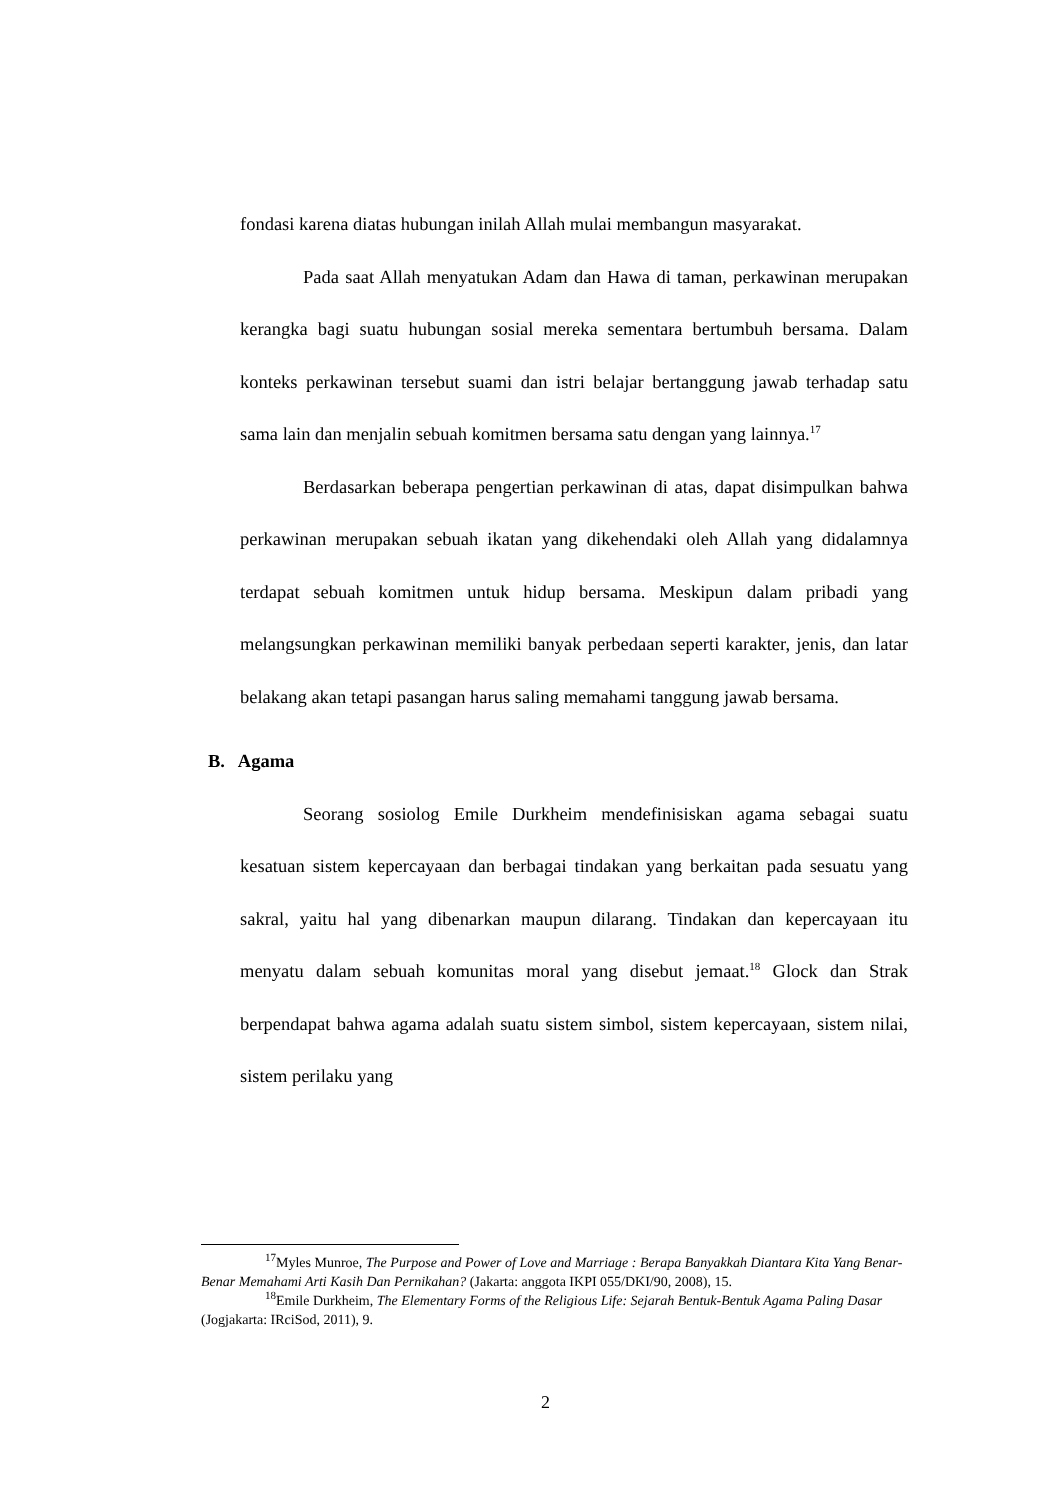fondasi karena diatas hubungan inilah Allah mulai membangun masyarakat.
Pada saat Allah menyatukan Adam dan Hawa di taman, perkawinan merupakan kerangka bagi suatu hubungan sosial mereka sementara bertumbuh bersama. Dalam konteks perkawinan tersebut suami dan istri belajar bertanggung jawab terhadap satu sama lain dan menjalin sebuah komitmen bersama satu dengan yang lainnya.<sup>17</sup>
Berdasarkan beberapa pengertian perkawinan di atas, dapat disimpulkan bahwa perkawinan merupakan sebuah ikatan yang dikehendaki oleh Allah yang didalamnya terdapat sebuah komitmen untuk hidup bersama. Meskipun dalam pribadi yang melangsungkan perkawinan memiliki banyak perbedaan seperti karakter, jenis, dan latar belakang akan tetapi pasangan harus saling memahami tanggung jawab bersama.
B. Agama
Seorang sosiolog Emile Durkheim mendefinisiskan agama sebagai suatu kesatuan sistem kepercayaan dan berbagai tindakan yang berkaitan pada sesuatu yang sakral, yaitu hal yang dibenarkan maupun dilarang. Tindakan dan kepercayaan itu menyatu dalam sebuah komunitas moral yang disebut jemaat.<sup>18</sup> Glock dan Strak berpendapat bahwa agama adalah suatu sistem simbol, sistem kepercayaan, sistem nilai, sistem perilaku yang
<sup>17</sup> Myles Munroe, The Purpose and Power of Love and Marriage : Berapa Banyakkah Diantara Kita Yang Benar-Benar Memahami Arti Kasih Dan Pernikahan? (Jakarta: anggota IKPI 055/DKI/90, 2008), 15.
<sup>18</sup> Emile Durkheim, The Elementary Forms of the Religious Life: Sejarah Bentuk-Bentuk Agama Paling Dasar (Jogjakarta: IRciSod, 2011), 9.
2